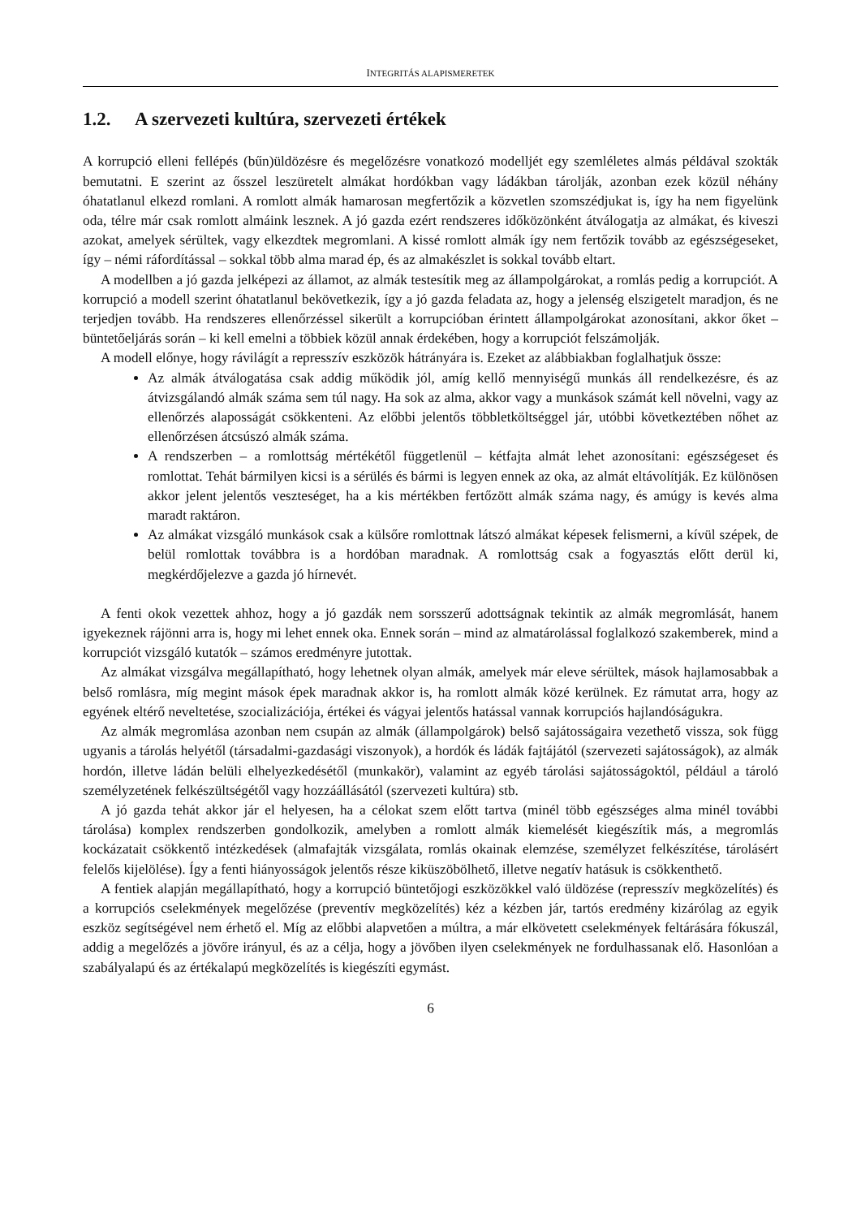INTEGRITÁS ALAPISMERETEK
1.2. A szervezeti kultúra, szervezeti értékek
A korrupció elleni fellépés (bűn)üldözésre és megelőzésre vonatkozó modelljét egy szemléletes almás példával szokták bemutatni. E szerint az ősszel leszüretelt almákat hordókban vagy ládákban tárolják, azonban ezek közül néhány óhatatlanul elkezd romlani. A romlott almák hamarosan megfertőzik a közvetlen szomszédjukat is, így ha nem figyelünk oda, télre már csak romlott almáink lesznek. A jó gazda ezért rendszeres időközönként átválogatja az almákat, és kiveszi azokat, amelyek sérültek, vagy elkezdtek megromlani. A kissé romlott almák így nem fertőzik tovább az egészségeseket, így – némi ráfordítással – sokkal több alma marad ép, és az almakészlet is sokkal tovább eltart.
A modellben a jó gazda jelképezi az államot, az almák testesítik meg az állampolgárokat, a romlás pedig a korrupciót. A korrupció a modell szerint óhatatlanul bekövetkezik, így a jó gazda feladata az, hogy a jelenség elszigetelt maradjon, és ne terjedjen tovább. Ha rendszeres ellenőrzéssel sikerült a korrupcióban érintett állampolgárokat azonosítani, akkor őket – büntetőeljárás során – ki kell emelni a többiek közül annak érdekében, hogy a korrupciót felszámolják.
A modell előnye, hogy rávilágít a represszív eszközök hátrányára is. Ezeket az alábbiakban foglalhatjuk össze:
Az almák átválogatása csak addig működik jól, amíg kellő mennyiségű munkás áll rendelkezésre, és az átvizsgálandó almák száma sem túl nagy. Ha sok az alma, akkor vagy a munkások számát kell növelni, vagy az ellenőrzés alaposságát csökkenteni. Az előbbi jelentős többletköltséggel jár, utóbbi következtében nőhet az ellenőrzésen átcsúszó almák száma.
A rendszerben – a romlottság mértékétől függetlenül – kétfajta almát lehet azonosítani: egészségeset és romlottat. Tehát bármilyen kicsi is a sérülés és bármi is legyen ennek az oka, az almát eltávolítják. Ez különösen akkor jelent jelentős veszteséget, ha a kis mértékben fertőzött almák száma nagy, és amúgy is kevés alma maradt raktáron.
Az almákat vizsgáló munkások csak a külsőre romlottnak látszó almákat képesek felismerni, a kívül szépek, de belül romlottak továbbra is a hordóban maradnak. A romlottság csak a fogyasztás előtt derül ki, megkérdőjelezve a gazda jó hírnevét.
A fenti okok vezettek ahhoz, hogy a jó gazdák nem sorsszerű adottságnak tekintik az almák megromlását, hanem igyekeznek rájönni arra is, hogy mi lehet ennek oka. Ennek során – mind az almatárolással foglalkozó szakemberek, mind a korrupciót vizsgáló kutatók – számos eredményre jutottak.
Az almákat vizsgálva megállapítható, hogy lehetnek olyan almák, amelyek már eleve sérültek, mások hajlamosabbak a belső romlásra, míg megint mások épek maradnak akkor is, ha romlott almák közé kerülnek. Ez rámutat arra, hogy az egyének eltérő neveltetése, szocializációja, értékei és vágyai jelentős hatással vannak korrupciós hajlandóságukra.
Az almák megromlása azonban nem csupán az almák (állampolgárok) belső sajátosságaira vezethető vissza, sok függ ugyanis a tárolás helyétől (társadalmi-gazdasági viszonyok), a hordók és ládák fajtájától (szervezeti sajátosságok), az almák hordón, illetve ládán belüli elhelyezkedésétől (munkakör), valamint az egyéb tárolási sajátosságoktól, például a tároló személyzetének felkészültségétől vagy hozzáállásától (szervezeti kultúra) stb.
A jó gazda tehát akkor jár el helyesen, ha a célokat szem előtt tartva (minél több egészséges alma minél további tárolása) komplex rendszerben gondolkozik, amelyben a romlott almák kiemelését kiegészítik más, a megromlás kockázatait csökkentő intézkedések (almafajták vizsgálata, romlás okainak elemzése, személyzet felkészítése, tárolásért felelős kijelölése). Így a fenti hiányosságok jelentős része kiküszöbölhető, illetve negatív hatásuk is csökkenthető.
A fentiek alapján megállapítható, hogy a korrupció büntetőjogi eszközökkel való üldözése (represszív megközelítés) és a korrupciós cselekmények megelőzése (preventív megközelítés) kéz a kézben jár, tartós eredmény kizárólag az egyik eszköz segítségével nem érhető el. Míg az előbbi alapvetően a múltra, a már elkövetett cselekmények feltárására fókuszál, addig a megelőzés a jövőre irányul, és az a célja, hogy a jövőben ilyen cselekmények ne fordulhassanak elő. Hasonlóan a szabályalapú és az értékalapú megközelítés is kiegészíti egymást.
6